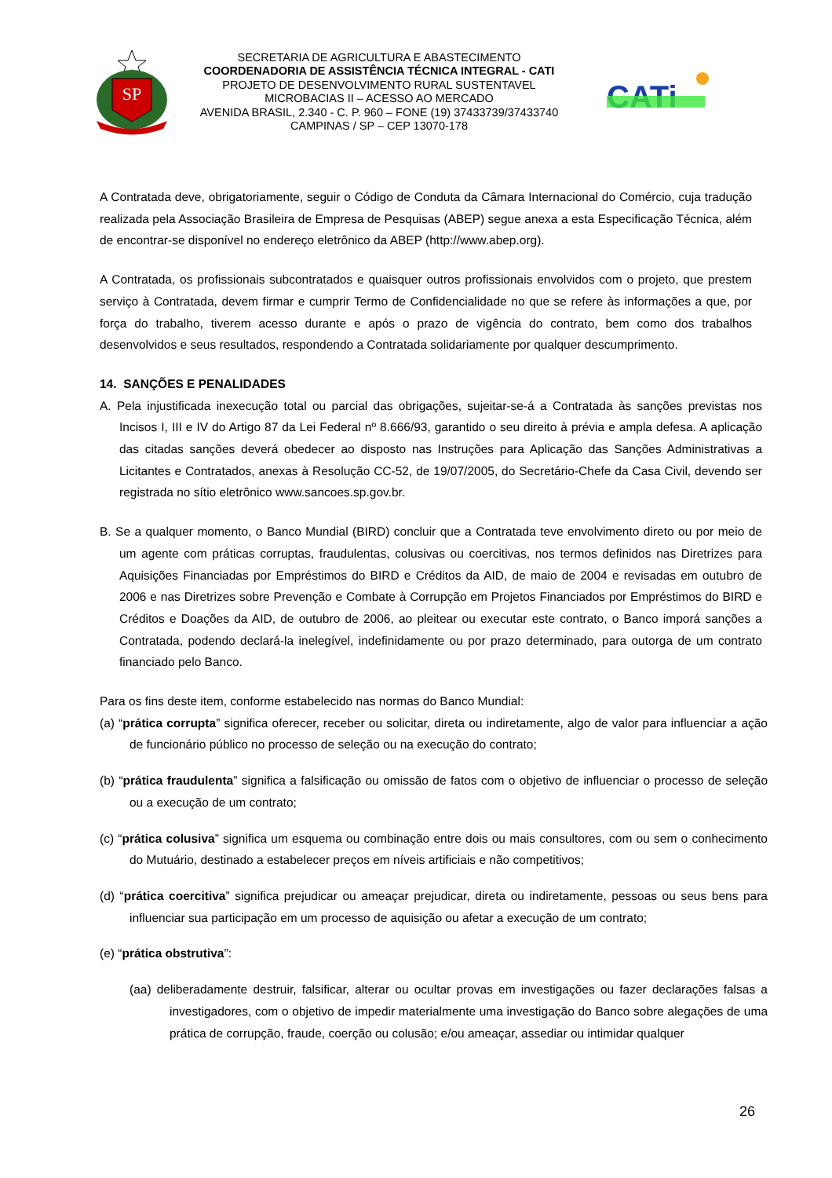SP
SECRETARIA DE AGRICULTURA E ABASTECIMENTO
COORDENADORIA DE ASSISTÊNCIA TÉCNICA INTEGRAL - CATI
PROJETO DE DESENVOLVIMENTO RURAL SUSTENTAVEL
MICROBACIAS II – ACESSO AO MERCADO
AVENIDA BRASIL, 2.340 - C. P. 960 – FONE (19) 37433739/37433740
CAMPINAS / SP – CEP 13070-178
CATi
A Contratada deve, obrigatoriamente, seguir o Código de Conduta da Câmara Internacional do Comércio, cuja tradução realizada pela Associação Brasileira de Empresa de Pesquisas (ABEP) segue anexa a esta Especificação Técnica, além de encontrar-se disponível no endereço eletrônico da ABEP (http://www.abep.org).
A Contratada, os profissionais subcontratados e quaisquer outros profissionais envolvidos com o projeto, que prestem serviço à Contratada, devem firmar e cumprir Termo de Confidencialidade no que se refere às informações a que, por força do trabalho, tiverem acesso durante e após o prazo de vigência do contrato, bem como dos trabalhos desenvolvidos e seus resultados, respondendo a Contratada solidariamente por qualquer descumprimento.
14. SANÇÕES E PENALIDADES
A. Pela injustificada inexecução total ou parcial das obrigações, sujeitar-se-á a Contratada às sanções previstas nos Incisos I, III e IV do Artigo 87 da Lei Federal nº 8.666/93, garantido o seu direito à prévia e ampla defesa. A aplicação das citadas sanções deverá obedecer ao disposto nas Instruções para Aplicação das Sanções Administrativas a Licitantes e Contratados, anexas à Resolução CC-52, de 19/07/2005, do Secretário-Chefe da Casa Civil, devendo ser registrada no sítio eletrônico www.sancoes.sp.gov.br.
B. Se a qualquer momento, o Banco Mundial (BIRD) concluir que a Contratada teve envolvimento direto ou por meio de um agente com práticas corruptas, fraudulentas, colusivas ou coercitivas, nos termos definidos nas Diretrizes para Aquisições Financiadas por Empréstimos do BIRD e Créditos da AID, de maio de 2004 e revisadas em outubro de 2006 e nas Diretrizes sobre Prevenção e Combate à Corrupção em Projetos Financiados por Empréstimos do BIRD e Créditos e Doações da AID, de outubro de 2006, ao pleitear ou executar este contrato, o Banco imporá sanções a Contratada, podendo declará-la inelegível, indefinidamente ou por prazo determinado, para outorga de um contrato financiado pelo Banco.
Para os fins deste item, conforme estabelecido nas normas do Banco Mundial:
(a) “prática corrupta” significa oferecer, receber ou solicitar, direta ou indiretamente, algo de valor para influenciar a ação de funcionário público no processo de seleção ou na execução do contrato;
(b) “prática fraudulenta” significa a falsificação ou omissão de fatos com o objetivo de influenciar o processo de seleção ou a execução de um contrato;
(c) “prática colusiva” significa um esquema ou combinação entre dois ou mais consultores, com ou sem o conhecimento do Mutuário, destinado a estabelecer preços em níveis artificiais e não competitivos;
(d) “prática coercitiva” significa prejudicar ou ameaçar prejudicar, direta ou indiretamente, pessoas ou seus bens para influenciar sua participação em um processo de aquisição ou afetar a execução de um contrato;
(e) “prática obstrutiva”:
(aa) deliberadamente destruir, falsificar, alterar ou ocultar provas em investigações ou fazer declarações falsas a investigadores, com o objetivo de impedir materialmente uma investigação do Banco sobre alegações de uma prática de corrupção, fraude, coerção ou colusão; e/ou ameaçar, assediar ou intimidar qualquer
26